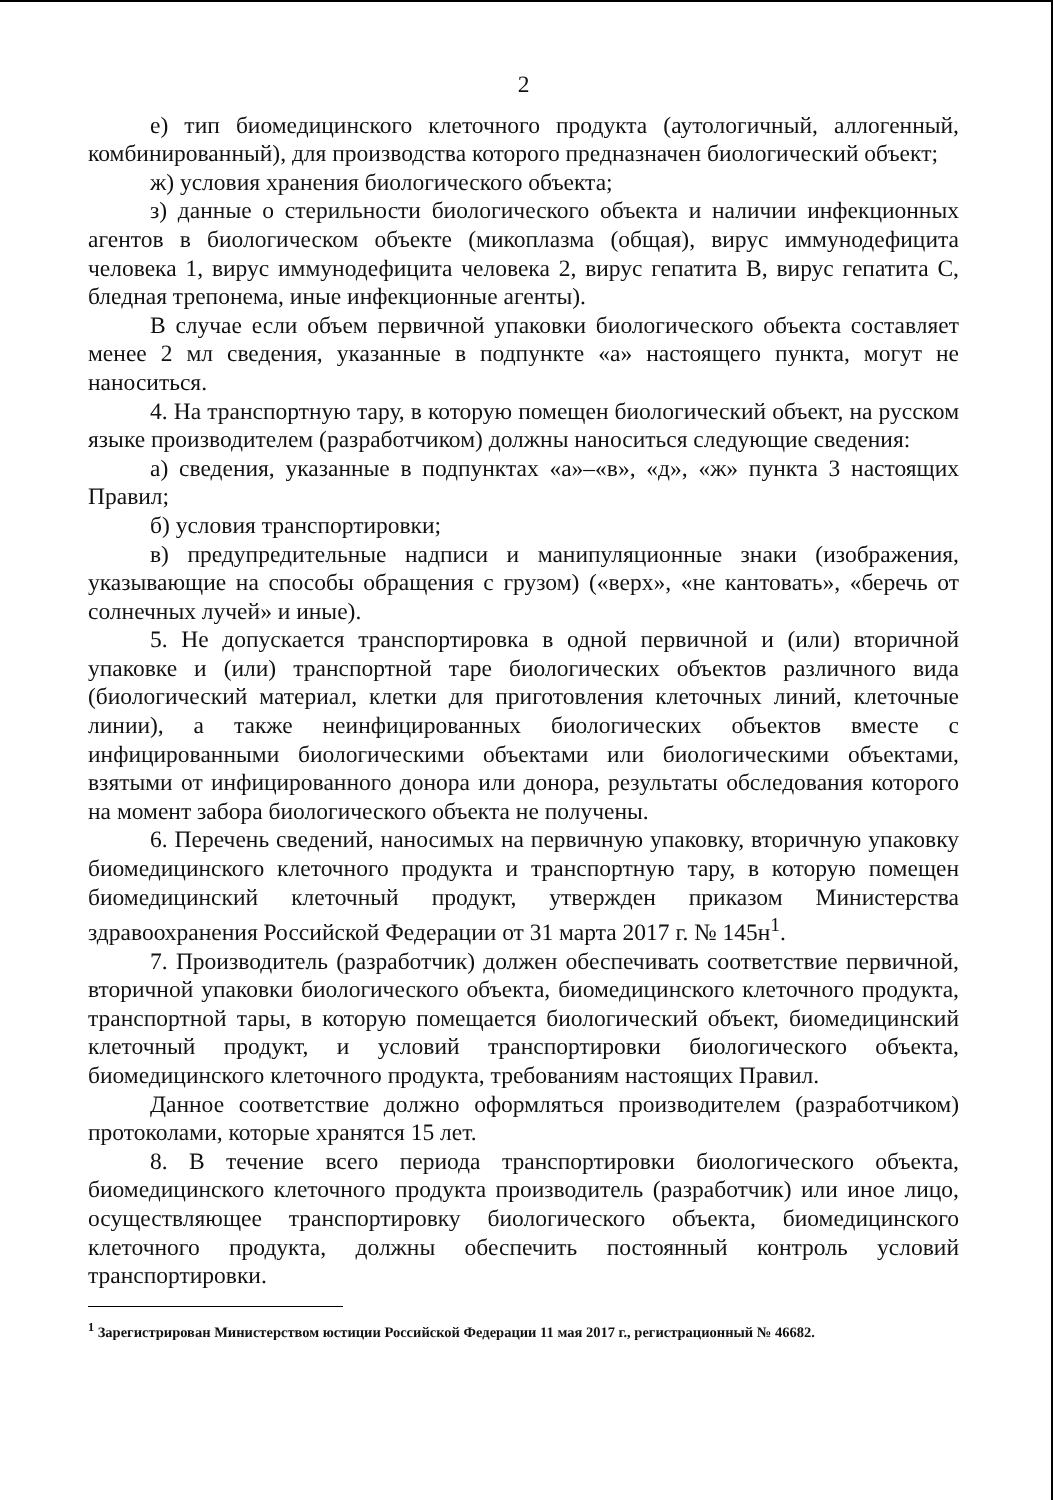2
е) тип биомедицинского клеточного продукта (аутологичный, аллогенный, комбинированный), для производства которого предназначен биологический объект;
ж) условия хранения биологического объекта;
з) данные о стерильности биологического объекта и наличии инфекционных агентов в биологическом объекте (микоплазма (общая), вирус иммунодефицита человека 1, вирус иммунодефицита человека 2, вирус гепатита В, вирус гепатита С, бледная трепонема, иные инфекционные агенты).
В случае если объем первичной упаковки биологического объекта составляет менее 2 мл сведения, указанные в подпункте «а» настоящего пункта, могут не наноситься.
4. На транспортную тару, в которую помещен биологический объект, на русском языке производителем (разработчиком) должны наноситься следующие сведения:
а) сведения, указанные в подпунктах «а»–«в», «д», «ж» пункта 3 настоящих Правил;
б) условия транспортировки;
в) предупредительные надписи и манипуляционные знаки (изображения, указывающие на способы обращения с грузом) («верх», «не кантовать», «беречь от солнечных лучей» и иные).
5. Не допускается транспортировка в одной первичной и (или) вторичной упаковке и (или) транспортной таре биологических объектов различного вида (биологический материал, клетки для приготовления клеточных линий, клеточные линии), а также неинфицированных биологических объектов вместе с инфицированными биологическими объектами или биологическими объектами, взятыми от инфицированного донора или донора, результаты обследования которого на момент забора биологического объекта не получены.
6. Перечень сведений, наносимых на первичную упаковку, вторичную упаковку биомедицинского клеточного продукта и транспортную тару, в которую помещен биомедицинский клеточный продукт, утвержден приказом Министерства здравоохранения Российской Федерации от 31 марта 2017 г. № 145н<sup>1</sup>.
7. Производитель (разработчик) должен обеспечивать соответствие первичной, вторичной упаковки биологического объекта, биомедицинского клеточного продукта, транспортной тары, в которую помещается биологический объект, биомедицинский клеточный продукт, и условий транспортировки биологического объекта, биомедицинского клеточного продукта, требованиям настоящих Правил.
Данное соответствие должно оформляться производителем (разработчиком) протоколами, которые хранятся 15 лет.
8. В течение всего периода транспортировки биологического объекта, биомедицинского клеточного продукта производитель (разработчик) или иное лицо, осуществляющее транспортировку биологического объекта, биомедицинского клеточного продукта, должны обеспечить постоянный контроль условий транспортировки.
<sup>1</sup> Зарегистрирован Министерством юстиции Российской Федерации 11 мая 2017 г., регистрационный № 46682.